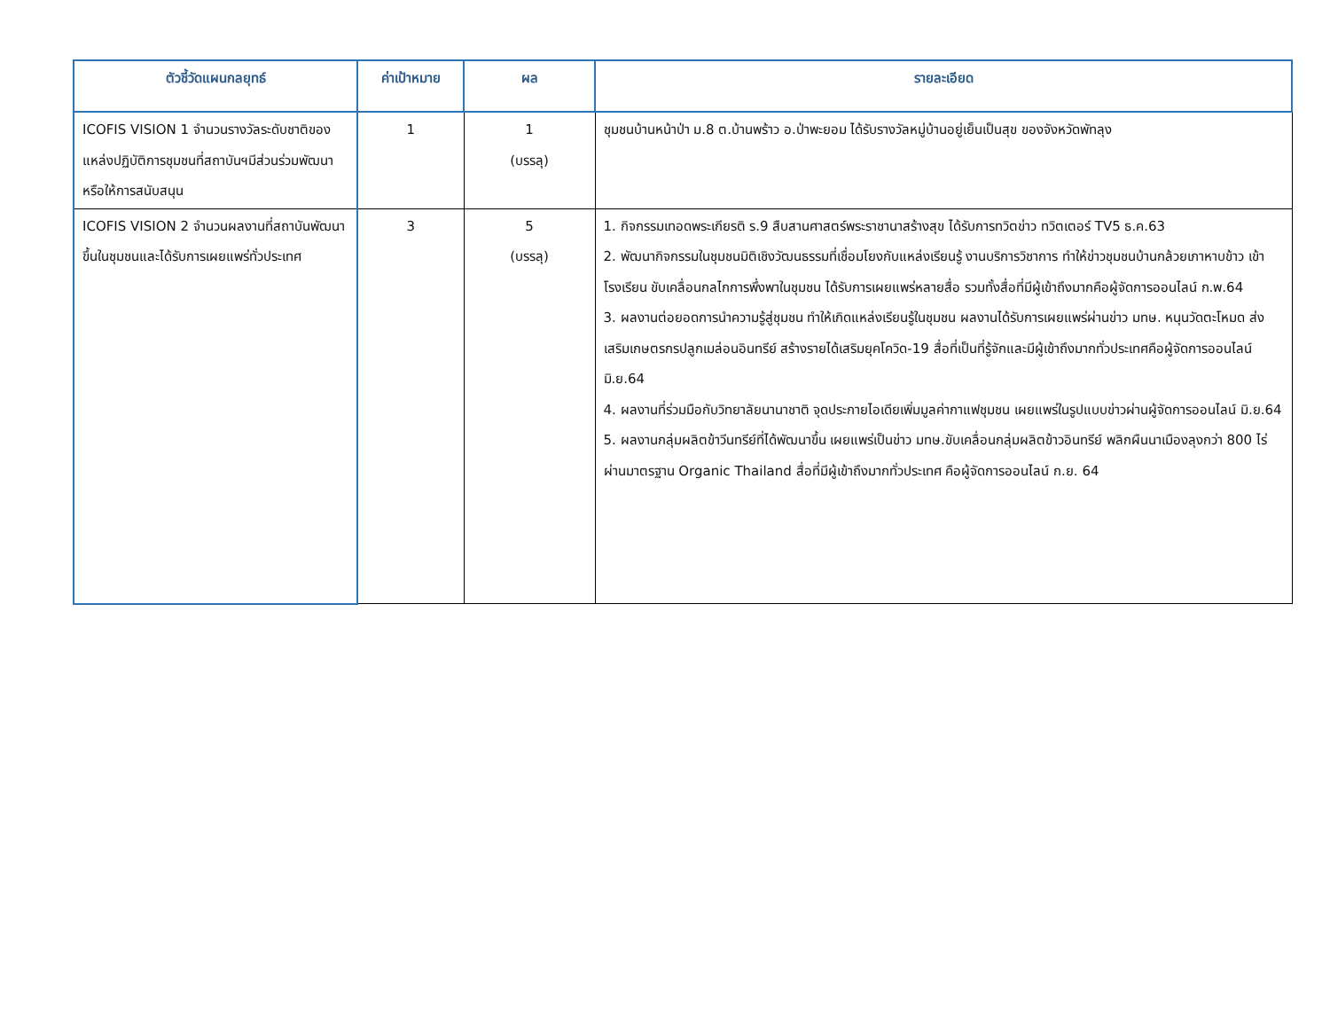| ตัวชี้วัดแผนกลยุทธ์ | ค่าเป้าหมาย | ผล | รายละเอียด |
| --- | --- | --- | --- |
| ICOFIS VISION 1 จำนวนรางวัลระดับชาติของแหล่งปฏิบัติการชุมชนที่สถาบันฯมีส่วนร่วมพัฒนาหรือให้การสนับสนุน | 1 | 1 (บรรลุ) | ชุมชนบ้านหน้าป่า ม.8 ต.บ้านพร้าว อ.ป่าพะยอม ได้รับรางวัลหมู่บ้านอยู่เย็นเป็นสุข ของจังหวัดพัทลุง |
| ICOFIS VISION 2 จำนวนผลงานที่สถาบันพัฒนาขึ้นในชุมชนและได้รับการเผยแพร่ทั่วประเทศ | 3 | 5 (บรรลุ) | 1. กิจกรรมเทอดพระเกียรติ ร.9 สืบสานศาสตร์พระราชานาสร้างสุข ได้รับการทวิตข่าว ทวิตเตอร์ TV5 ธ.ค.63 2. พัฒนากิจกรรมในชุมชนมิติเชิงวัฒนธรรมที่เชื่อมโยงกับแหล่งเรียนรู้ งานบริการวิชาการ ทำให้ข่าวชุมชนบ้านกล้วยเภาหาบข้าว เข้าโรงเรียน ขับเคลื่อนกลไกการพึ่งพาในชุมชน ได้รับการเผยแพร่หลายสื่อ รวมทั้งสื่อที่มีผู้เข้าถึงมากคือผู้จัดการออนไลน์ ก.พ.64 3. ผลงานต่อยอดการนำความรู้สู่ชุมชน ทำให้เกิดแหล่งเรียนรู้ในชุมชน ผลงานได้รับการเผยแพร่ผ่านข่าว มทษ. หนุนวัดตะโหมด ส่งเสริมเกษตรกรปลูกเมล่อนอินทรีย์ สร้างรายได้เสริมยุคโควิด-19 สื่อที่เป็นที่รู้จักและมีผู้เข้าถึงมากทั่วประเทศคือผู้จัดการออนไลน์ มิ.ย.64 4. ผลงานที่ร่วมมือกับวิทยาลัยนานาชาติ จุดประกายไอเดียเพิ่มมูลค่ากาแฟชุมชน เผยแพร่ในรูปแบบข่าวผ่านผู้จัดการออนไลน์ มิ.ย.64 5. ผลงานกลุ่มผลิตข้าวีนทรีย์ที่ได้พัฒนาขึ้น เผยแพร่เป็นข่าว มทษ.ขับเคลื่อนกลุ่มผลิตข้าวอินทรีย์ พลิกผืนนาเมืองลุงกว่า 800 ไร่ผ่านมาตรฐาน Organic Thailand สื่อที่มีผู้เข้าถึงมากทั่วประเทศ คือผู้จัดการออนไลน์ ก.ย. 64 |